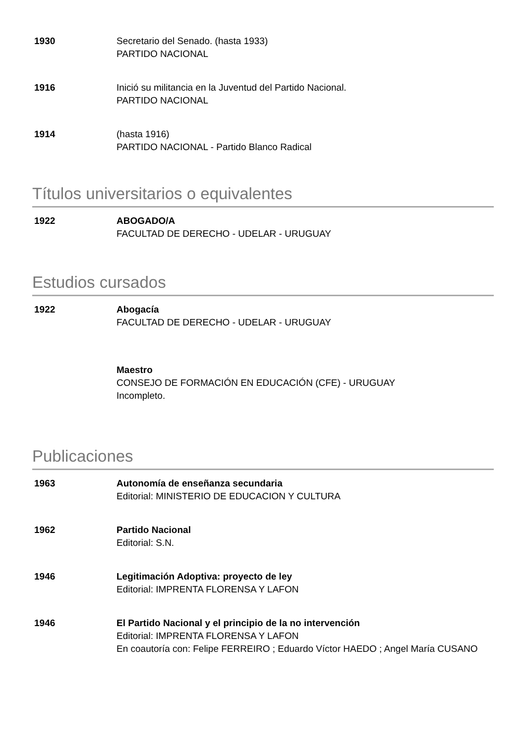1930 Secretario del Senado. (hasta 1933)
PARTIDO NACIONAL
1916 Inició su militancia en la Juventud del Partido Nacional.
PARTIDO NACIONAL
1914 (hasta 1916)
PARTIDO NACIONAL - Partido Blanco Radical
Títulos universitarios o equivalentes
1922 ABOGADO/A
FACULTAD DE DERECHO - UDELAR - URUGUAY
Estudios cursados
1922 Abogacía
FACULTAD DE DERECHO - UDELAR - URUGUAY
Maestro
CONSEJO DE FORMACIÓN EN EDUCACIÓN (CFE) - URUGUAY
Incompleto.
Publicaciones
1963 Autonomía de enseñanza secundaria
Editorial: MINISTERIO DE EDUCACION Y CULTURA
1962 Partido Nacional
Editorial: S.N.
1946 Legitimación Adoptiva: proyecto de ley
Editorial: IMPRENTA FLORENSA Y LAFON
1946 El Partido Nacional y el principio de la no intervención
Editorial: IMPRENTA FLORENSA Y LAFON
En coautoría con: Felipe FERREIRO ; Eduardo Víctor HAEDO ; Angel María CUSANO